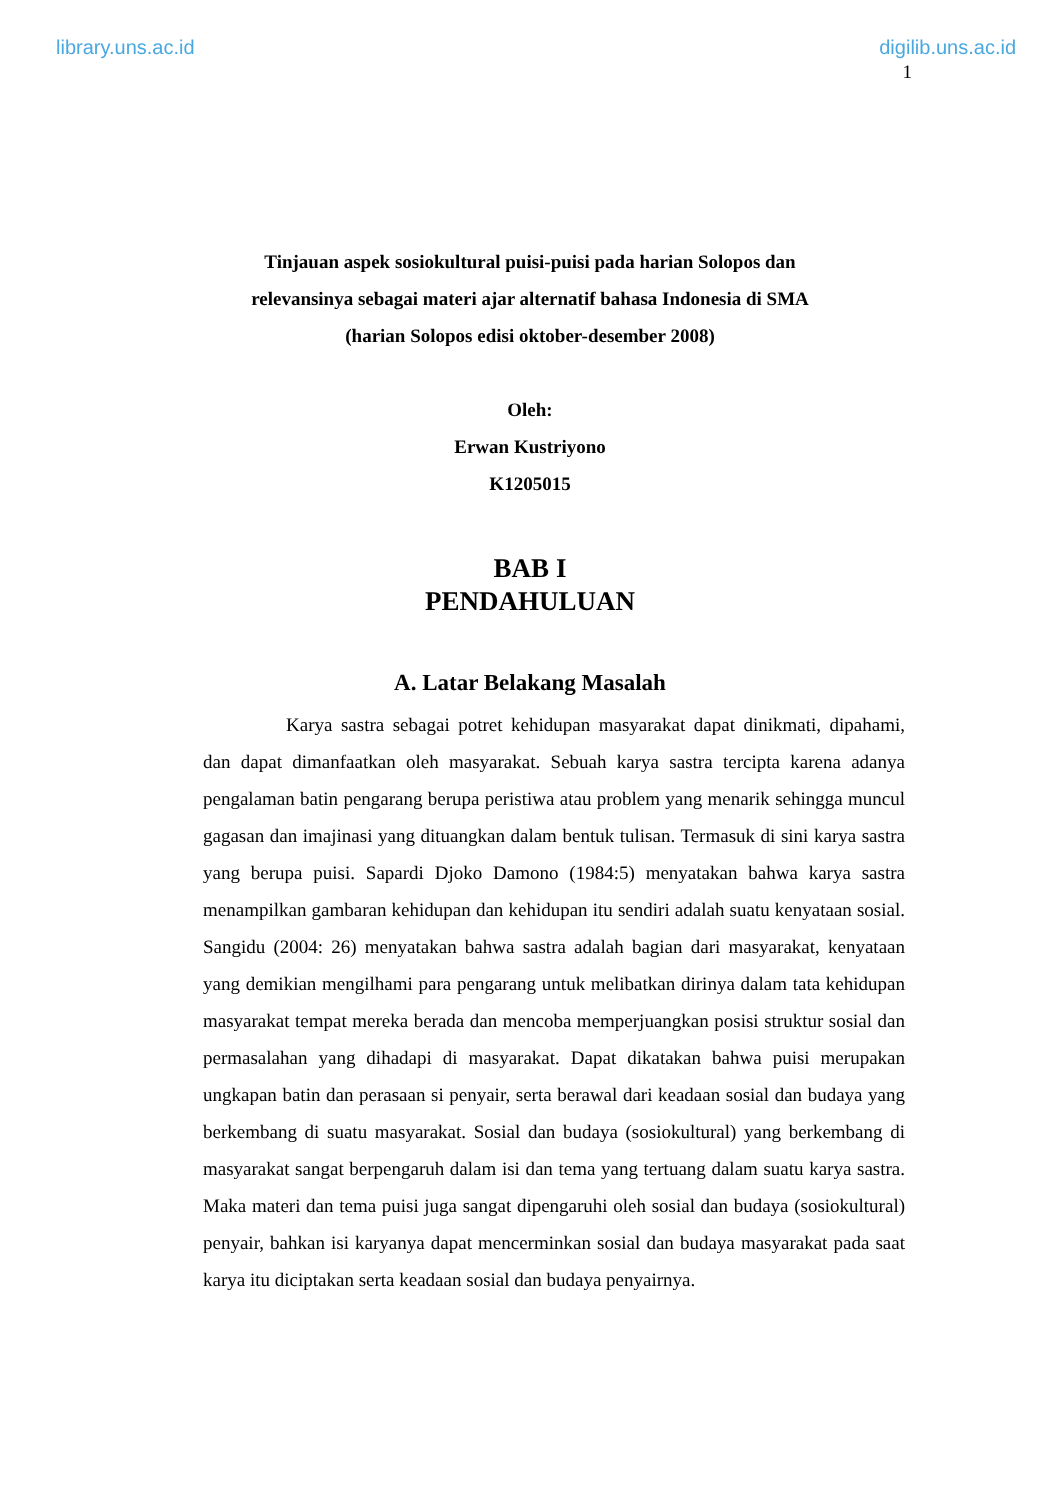library.uns.ac.id digilib.uns.ac.id
1
Tinjauan aspek sosiokultural puisi-puisi pada harian Solopos dan
relevansinya sebagai materi ajar alternatif bahasa Indonesia di SMA
(harian Solopos edisi oktober-desember 2008)
Oleh:
Erwan Kustriyono
K1205015
BAB I
PENDAHULUAN
A. Latar Belakang Masalah
Karya sastra sebagai potret kehidupan masyarakat dapat dinikmati, dipahami, dan dapat dimanfaatkan oleh masyarakat. Sebuah karya sastra tercipta karena adanya pengalaman batin pengarang berupa peristiwa atau problem yang menarik sehingga muncul gagasan dan imajinasi yang dituangkan dalam bentuk tulisan. Termasuk di sini karya sastra yang berupa puisi. Sapardi Djoko Damono (1984:5) menyatakan bahwa karya sastra menampilkan gambaran kehidupan dan kehidupan itu sendiri adalah suatu kenyataan sosial. Sangidu (2004: 26) menyatakan bahwa sastra adalah bagian dari masyarakat, kenyataan yang demikian mengilhami para pengarang untuk melibatkan dirinya dalam tata kehidupan masyarakat tempat mereka berada dan mencoba memperjuangkan posisi struktur sosial dan permasalahan yang dihadapi di masyarakat. Dapat dikatakan bahwa puisi merupakan ungkapan batin dan perasaan si penyair, serta berawal dari keadaan sosial dan budaya yang berkembang di suatu masyarakat. Sosial dan budaya (sosiokultural) yang berkembang di masyarakat sangat berpengaruh dalam isi dan tema yang tertuang dalam suatu karya sastra. Maka materi dan tema puisi juga sangat dipengaruhi oleh sosial dan budaya (sosiokultural) penyair, bahkan isi karyanya dapat mencerminkan sosial dan budaya masyarakat pada saat karya itu diciptakan serta keadaan sosial dan budaya penyairnya.